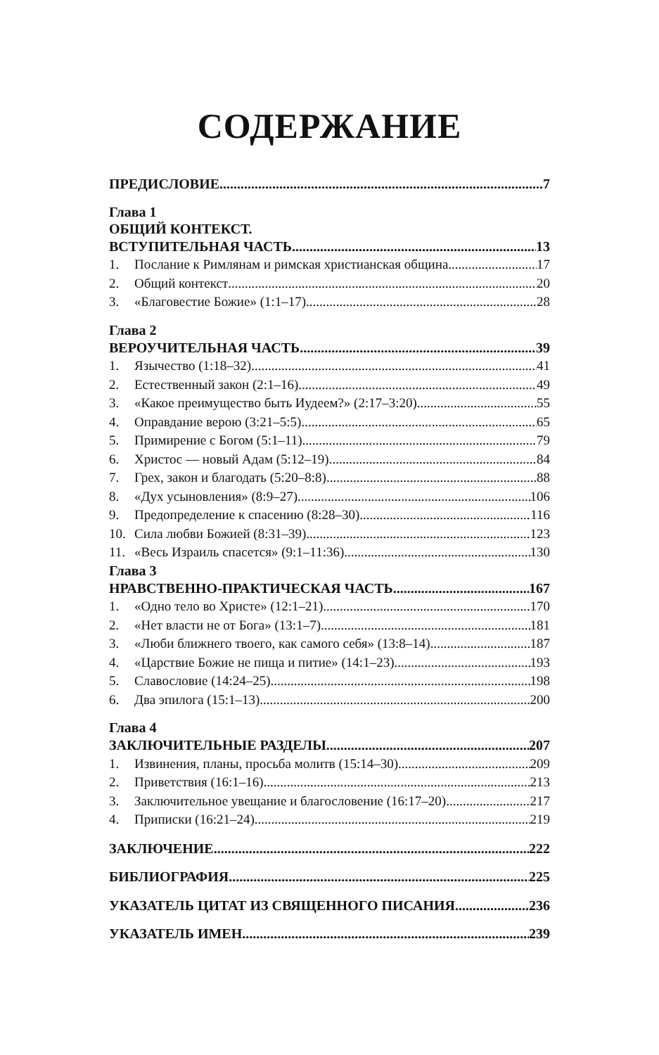СОДЕРЖАНИЕ
ПРЕДИСЛОВИЕ 7
Глава 1
ОБЩИЙ КОНТЕКСТ.
ВСТУПИТЕЛЬНАЯ ЧАСТЬ 13
1. Послание к Римлянам и римская христианская община 17
2. Общий контекст 20
3. «Благовестие Божие» (1:1–17) 28
Глава 2
ВЕРОУЧИТЕЛЬНАЯ ЧАСТЬ 39
1. Язычество (1:18–32) 41
2. Естественный закон (2:1–16) 49
3. «Какое преимущество быть Иудеем?» (2:17–3:20) 55
4. Оправдание верою (3:21–5:5) 65
5. Примирение с Богом (5:1–11) 79
6. Христос — новый Адам (5:12–19) 84
7. Грех, закон и благодать (5:20–8:8) 88
8. «Дух усыновления» (8:9–27) 106
9. Предопределение к спасению (8:28–30) 116
10. Сила любви Божией (8:31–39) 123
11. «Весь Израиль спасется» (9:1–11:36) 130
Глава 3
НРАВСТВЕННО-ПРАКТИЧЕСКАЯ ЧАСТЬ 167
1. «Одно тело во Христе» (12:1–21) 170
2. «Нет власти не от Бога» (13:1–7) 181
3. «Люби ближнего твоего, как самого себя» (13:8–14) 187
4. «Царствие Божие не пища и питие» (14:1–23) 193
5. Славословие (14:24–25) 198
6. Два эпилога (15:1–13) 200
Глава 4
ЗАКЛЮЧИТЕЛЬНЫЕ РАЗДЕЛЫ 207
1. Извинения, планы, просьба молитв (15:14–30) 209
2. Приветствия (16:1–16) 213
3. Заключительное увещание и благословение (16:17–20) 217
4. Приписки (16:21–24) 219
ЗАКЛЮЧЕНИЕ 222
БИБЛИОГРАФИЯ 225
УКАЗАТЕЛЬ ЦИТАТ ИЗ СВЯЩЕННОГО ПИСАНИЯ 236
УКАЗАТЕЛЬ ИМЕН 239